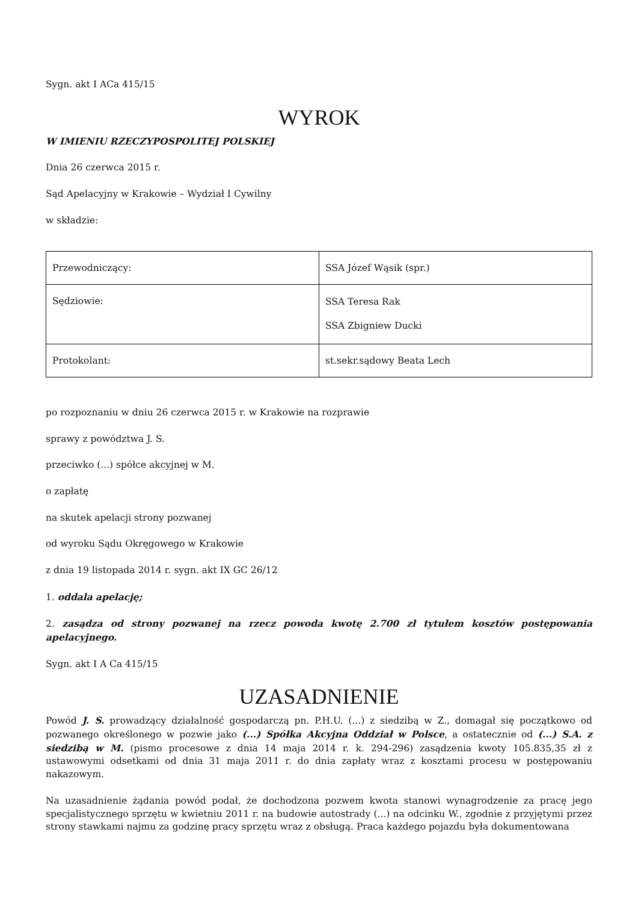Sygn. akt I ACa 415/15
WYROK
W IMIENIU RZECZYPOSPOLITEJ POLSKIEJ
Dnia 26 czerwca 2015 r.
Sąd Apelacyjny w Krakowie – Wydział I Cywilny
w składzie:
| Przewodniczący: | SSA Józef Wąsik (spr.) |
| Sędziowie: | SSA Teresa Rak SSA Zbigniew Ducki |
| Protokolant: | st.sekr.sądowy Beata Lech |
po rozpoznaniu w dniu 26 czerwca 2015 r. w Krakowie na rozprawie
sprawy z powództwa J. S.
przeciwko (...) spółce akcyjnej w M.
o zapłatę
na skutek apelacji strony pozwanej
od wyroku Sądu Okręgowego w Krakowie
z dnia 19 listopada 2014 r. sygn. akt IX GC 26/12
1. oddala apelację;
2. zasądza od strony pozwanej na rzecz powoda kwotę 2.700 zł tytułem kosztów postępowania apelacyjnego.
Sygn. akt I A Ca 415/15
UZASADNIENIE
Powód J. S. prowadzący działalność gospodarczą pn. P.H.U. (...) z siedzibą w Z., domagał się początkowo od pozwanego określonego w pozwie jako (...) Spółka Akcyjna Oddział w Polsce, a ostatecznie od (...) S.A. z siedzibą w M. (pismo procesowe z dnia 14 maja 2014 r. k. 294-296) zasądzenia kwoty 105.835,35 zł z ustawowymi odsetkami od dnia 31 maja 2011 r. do dnia zapłaty wraz z kosztami procesu w postępowaniu nakazowym.
Na uzasadnienie żądania powód podał, że dochodzona pozwem kwota stanowi wynagrodzenie za pracę jego specjalistycznego sprzętu w kwietniu 2011 r. na budowie autostrady (...) na odcinku W., zgodnie z przyjętymi przez strony stawkami najmu za godzinę pracy sprzętu wraz z obsługą. Praca każdego pojazdu była dokumentowana